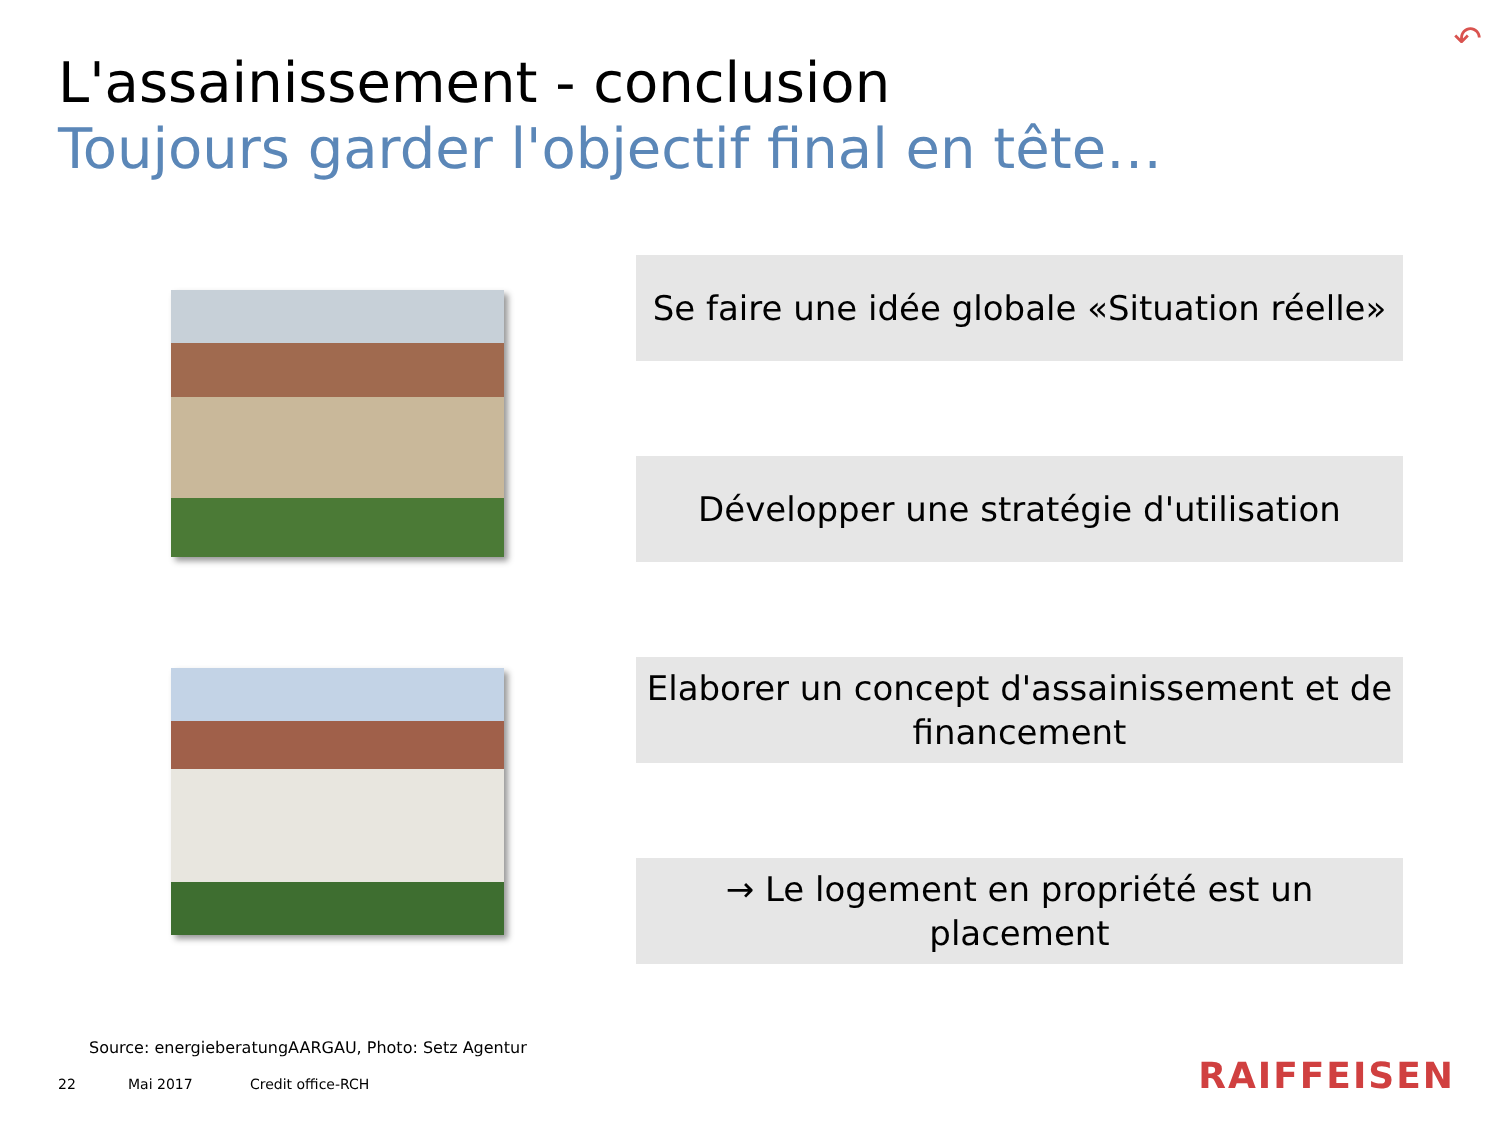↶
L'assainissement - conclusion
Toujours garder l'objectif final en tête…
Se faire une idée globale «Situation réelle»
Développer une stratégie d'utilisation
Elaborer un concept d'assainissement et de financement
→ Le logement en propriété est un placement
Source: energieberatungAARGAU, Photo: Setz Agentur
22 Mai 2017 Credit office-RCH RAIFFEISEN